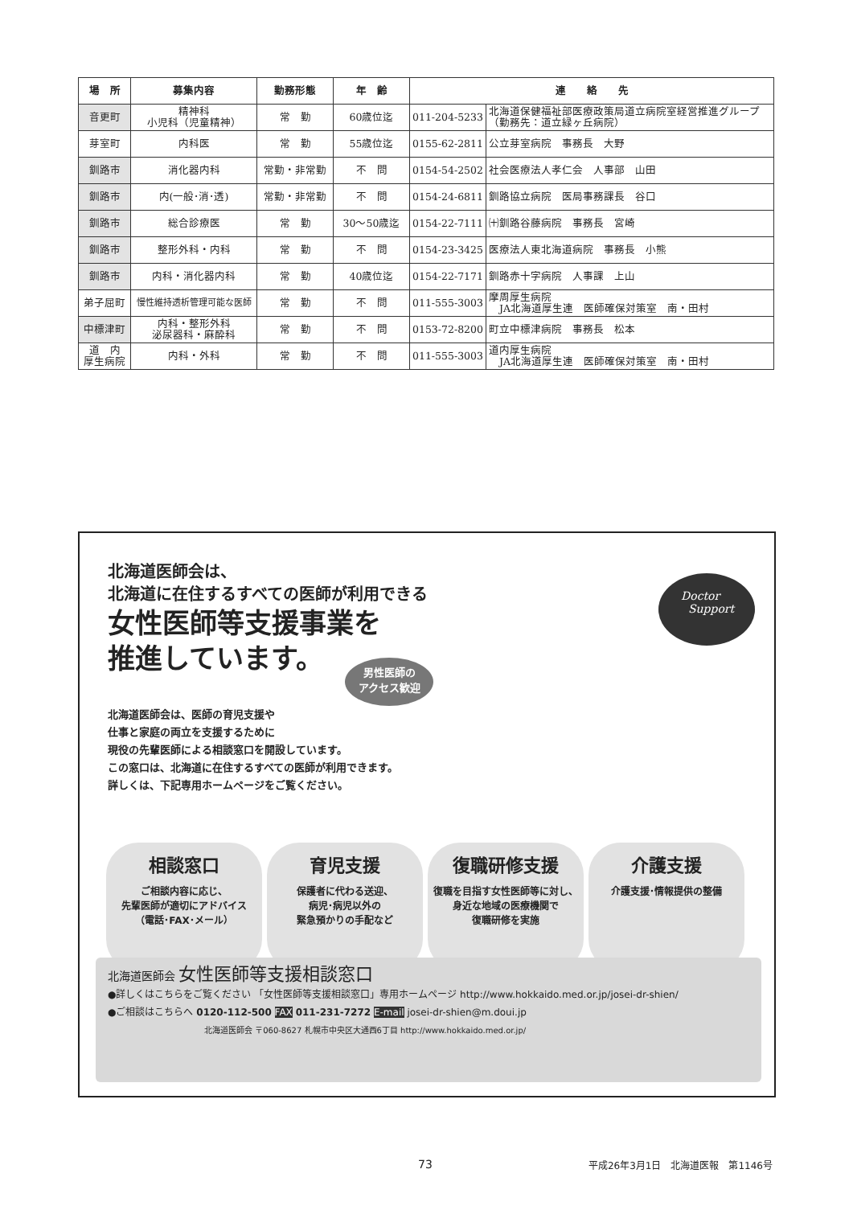| 場 所 | 募集内容 | 勤務形態 | 年 齢 | 連 絡 先 | |
| --- | --- | --- | --- | --- | --- |
| 音更町 | 精神科 小児科（児童精神） | 常 勤 | 60歳位迄 | 011-204-5233 | 北海道保健福祉部医療政策局道立病院室経営推進グループ（勤務先：道立緑ヶ丘病院） |
| 芽室町 | 内科医 | 常 勤 | 55歳位迄 | 0155-62-2811 | 公立芽室病院 事務長 大野 |
| 釧路市 | 消化器内科 | 常勤・非常勤 | 不 問 | 0154-54-2502 | 社会医療法人孝仁会 人事部 山田 |
| 釧路市 | 内(一般･消･透) | 常勤・非常勤 | 不 問 | 0154-24-6811 | 釧路協立病院 医局事務課長 谷口 |
| 釧路市 | 総合診療医 | 常 勤 | 30～50歳迄 | 0154-22-7111 | ㈩釧路谷藤病院 事務長 宮崎 |
| 釧路市 | 整形外科・内科 | 常 勤 | 不 問 | 0154-23-3425 | 医療法人東北海道病院 事務長 小熊 |
| 釧路市 | 内科・消化器内科 | 常 勤 | 40歳位迄 | 0154-22-7171 | 釧路赤十字病院 人事課 上山 |
| 弟子屈町 | 慢性維持透析管理可能な医師 | 常 勤 | 不 問 | 011-555-3003 | 摩周厚生病院 JA北海道厚生連 医師確保対策室 南・田村 |
| 中標津町 | 内科・整形外科 泌尿器科・麻酔科 | 常 勤 | 不 問 | 0153-72-8200 | 町立中標津病院 事務長 松本 |
| 道 内 厚生病院 | 内科・外科 | 常 勤 | 不 問 | 011-555-3003 | 道内厚生病院 JA北海道厚生連 医師確保対策室 南・田村 |
北海道医師会は、
北海道に在住するすべての医師が利用できる
女性医師等支援事業を
推進しています。
男性医師の
アクセス歓迎
Doctor
Support
北海道医師会は、医師の育児支援や
仕事と家庭の両立を支援するために
現役の先輩医師による相談窓口を開設しています。
この窓口は、北海道に在住するすべての医師が利用できます。
詳しくは、下記専用ホームページをご覧ください。
相談窓口
ご相談内容に応じ、
先輩医師が適切にアドバイス
（電話･FAX･メール）
育児支援
保護者に代わる送迎、
病児･病児以外の
緊急預かりの手配など
復職研修支援
復職を目指す女性医師等に対し、
身近な地域の医療機関で
復職研修を実施
介護支援
介護支援･情報提供の整備
北海道医師会 女性医師等支援相談窓口
●詳しくはこちらをご覧ください 「女性医師等支援相談窓口」専用ホームページ http://www.hokkaido.med.or.jp/josei-dr-shien/
●ご相談はこちらへ 0120-112-500 FAX 011-231-7272 E-mail josei-dr-shien@m.doui.jp
北海道医師会 〒060-8627 札幌市中央区大通西6丁目 http://www.hokkaido.med.or.jp/
73
平成26年3月1日　北海道医報　第1146号